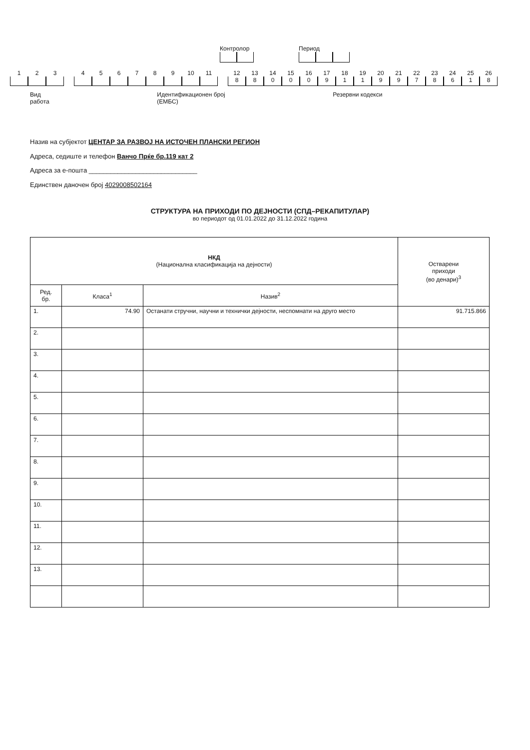Контролор Период
1 2 3 4 5 6 7 8 9 10 11 12
8
13
8
14
0
15
0
16
0
17
9
18
1
19
1
20
9
21
9
22
7
23
8
24
6
25
1
26
8
Вид
работа
Идентификационен број
(ЕМБС)
Резервни кодекси
Назив на субјектот ЦЕНТАР ЗА РАЗВОЈ НА ИСТОЧЕН ПЛАНСКИ РЕГИОН
Адреса, седиште и телефон Ванчо Прќе бр.119 кат 2
Адреса за е-пошта ______________________________
Единствен даночен број 4029008502164
СТРУКТУРА НА ПРИХОДИ ПО ДЕЈНОСТИ (СПД–РЕКАПИТУЛАР)
во периодот од 01.01.2022 до 31.12.2022 година
| НКД (Национална класификација на дејности) | | | Остварени приходи (во денари)<sup>3</sup> |
| --- | --- | --- | --- |
| Ред. бр. | Класа<sup>1</sup> | Назив<sup>2</sup> | |
| 1. | 74.90 | Останати стручни, научни и технички дејности, неспомнати на друго место | 91.715.866 |
| 2. | | | |
| 3. | | | |
| 4. | | | |
| 5. | | | |
| 6. | | | |
| 7. | | | |
| 8. | | | |
| 9. | | | |
| 10. | | | |
| 11. | | | |
| 12. | | | |
| 13. | | | |